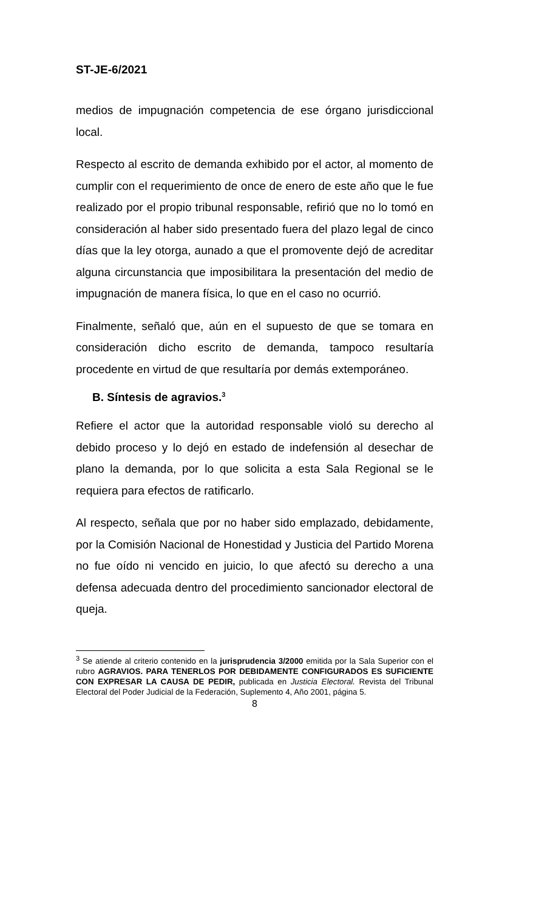ST-JE-6/2021
medios de impugnación competencia de ese órgano jurisdiccional local.
Respecto al escrito de demanda exhibido por el actor, al momento de cumplir con el requerimiento de once de enero de este año que le fue realizado por el propio tribunal responsable, refirió que no lo tomó en consideración al haber sido presentado fuera del plazo legal de cinco días que la ley otorga, aunado a que el promovente dejó de acreditar alguna circunstancia que imposibilitara la presentación del medio de impugnación de manera física, lo que en el caso no ocurrió.
Finalmente, señaló que, aún en el supuesto de que se tomara en consideración dicho escrito de demanda, tampoco resultaría procedente en virtud de que resultaría por demás extemporáneo.
B. Síntesis de agravios.<sup>3</sup>
Refiere el actor que la autoridad responsable violó su derecho al debido proceso y lo dejó en estado de indefensión al desechar de plano la demanda, por lo que solicita a esta Sala Regional se le requiera para efectos de ratificarlo.
Al respecto, señala que por no haber sido emplazado, debidamente, por la Comisión Nacional de Honestidad y Justicia del Partido Morena no fue oído ni vencido en juicio, lo que afectó su derecho a una defensa adecuada dentro del procedimiento sancionador electoral de queja.
<sup>3</sup> Se atiende al criterio contenido en la jurisprudencia 3/2000 emitida por la Sala Superior con el rubro AGRAVIOS. PARA TENERLOS POR DEBIDAMENTE CONFIGURADOS ES SUFICIENTE CON EXPRESAR LA CAUSA DE PEDIR, publicada en Justicia Electoral. Revista del Tribunal Electoral del Poder Judicial de la Federación, Suplemento 4, Año 2001, página 5.
8